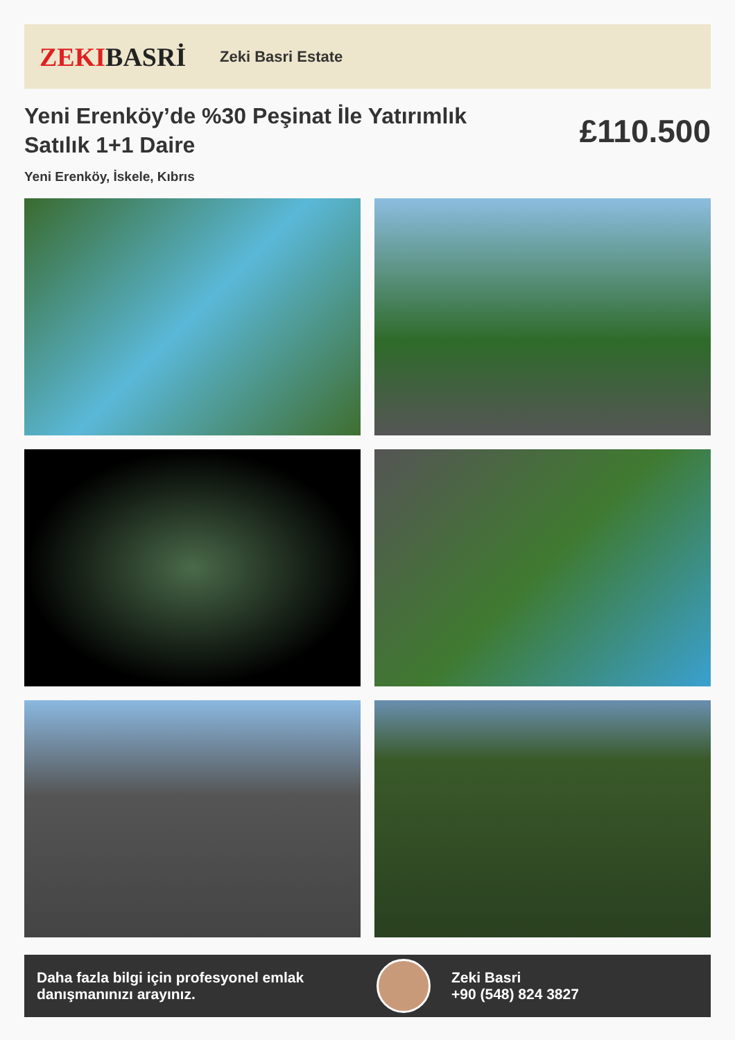ZEKI BASRİ
Zeki Basri Estate
Yeni Erenköy’de %30 Peşinat İle Yatırımlık Satılık 1+1 Daire
£110.500
Yeni Erenköy, İskele, Kıbrıs
Daha fazla bilgi için profesyonel emlak danışmanınızı arayınız.
Zeki Basri
+90 (548) 824 3827